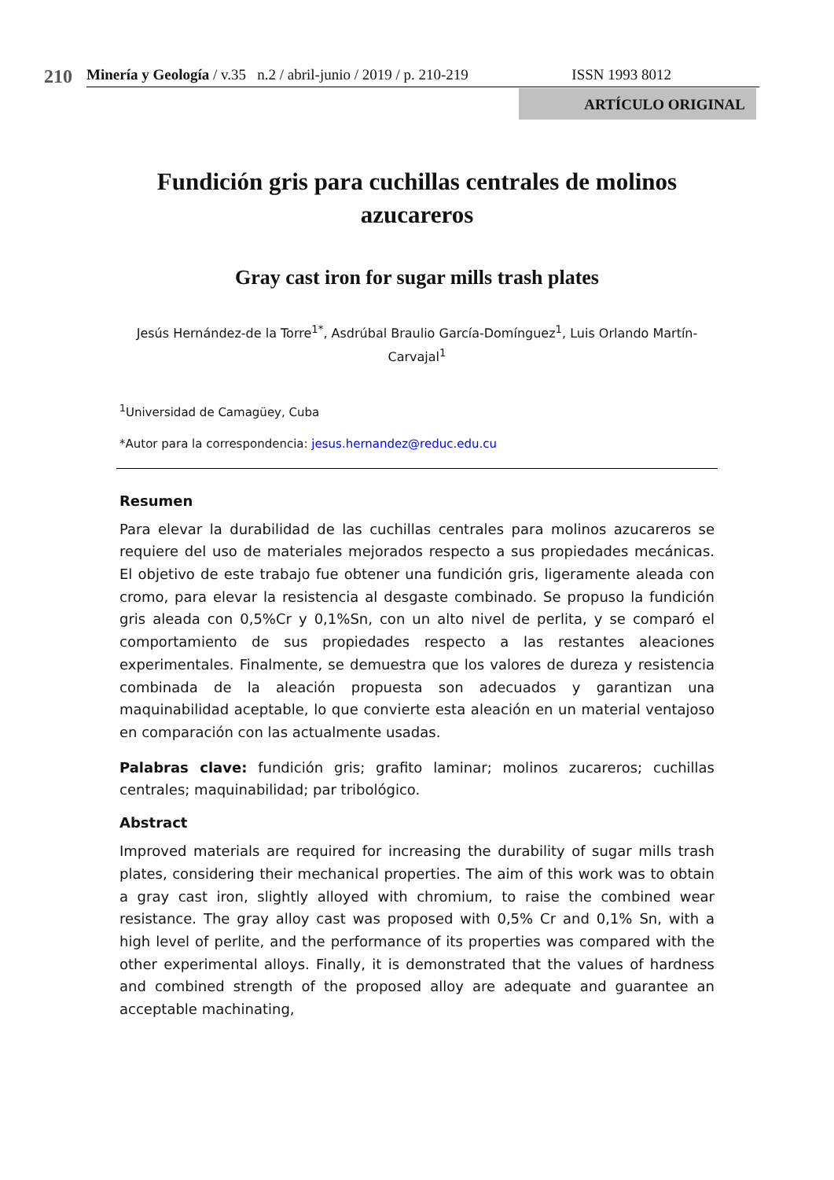210 Minería y Geología / v.35 n.2 / abril-junio / 2019 / p. 210-219 ISSN 1993 8012
ARTÍCULO ORIGINAL
Fundición gris para cuchillas centrales de molinos azucareros
Gray cast iron for sugar mills trash plates
Jesús Hernández-de la Torre<sup>1*</sup>, Asdrúbal Braulio García-Domínguez<sup>1</sup>, Luis Orlando Martín-Carvajal<sup>1</sup>
<sup>1</sup> Universidad de Camagüey, Cuba
*Autor para la correspondencia: jesus.hernandez@reduc.edu.cu
Resumen
Para elevar la durabilidad de las cuchillas centrales para molinos azucareros se requiere del uso de materiales mejorados respecto a sus propiedades mecánicas. El objetivo de este trabajo fue obtener una fundición gris, ligeramente aleada con cromo, para elevar la resistencia al desgaste combinado. Se propuso la fundición gris aleada con 0,5%Cr y 0,1%Sn, con un alto nivel de perlita, y se comparó el comportamiento de sus propiedades respecto a las restantes aleaciones experimentales. Finalmente, se demuestra que los valores de dureza y resistencia combinada de la aleación propuesta son adecuados y garantizan una maquinabilidad aceptable, lo que convierte esta aleación en un material ventajoso en comparación con las actualmente usadas.
Palabras clave: fundición gris; grafito laminar; molinos zucareros; cuchillas centrales; maquinabilidad; par tribológico.
Abstract
Improved materials are required for increasing the durability of sugar mills trash plates, considering their mechanical properties. The aim of this work was to obtain a gray cast iron, slightly alloyed with chromium, to raise the combined wear resistance. The gray alloy cast was proposed with 0,5% Cr and 0,1% Sn, with a high level of perlite, and the performance of its properties was compared with the other experimental alloys. Finally, it is demonstrated that the values of hardness and combined strength of the proposed alloy are adequate and guarantee an acceptable machinating,